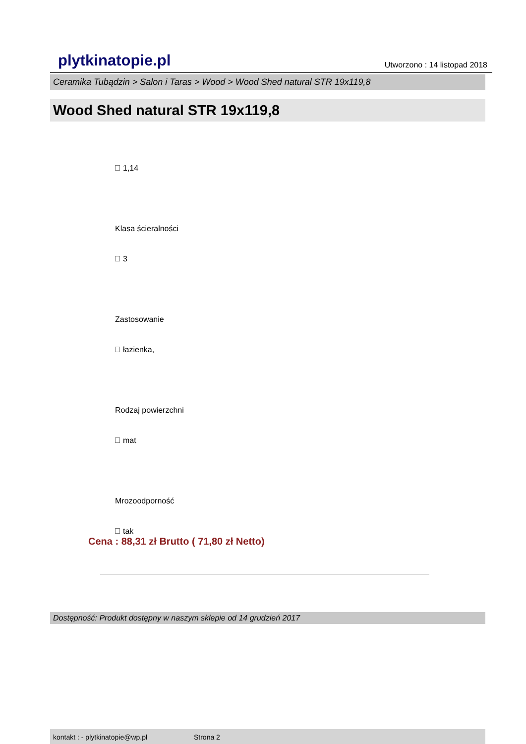plytkinatopie.pl Utworzono : 14 listopad 2018
Ceramika Tubądzin > Salon i Taras > Wood > Wood Shed natural STR 19x119,8
Wood Shed natural STR 19x119,8
1,14
Klasa ścieralności
3
Zastosowanie
łazienka,
Rodzaj powierzchni
mat
Mrozoodporność
tak
Cena : 88,31 zł Brutto ( 71,80 zł Netto)
Dostępność: Produkt dostępny w naszym sklepie od 14 grudzień 2017
kontakt : - plytkinatopie@wp.pl Strona 2